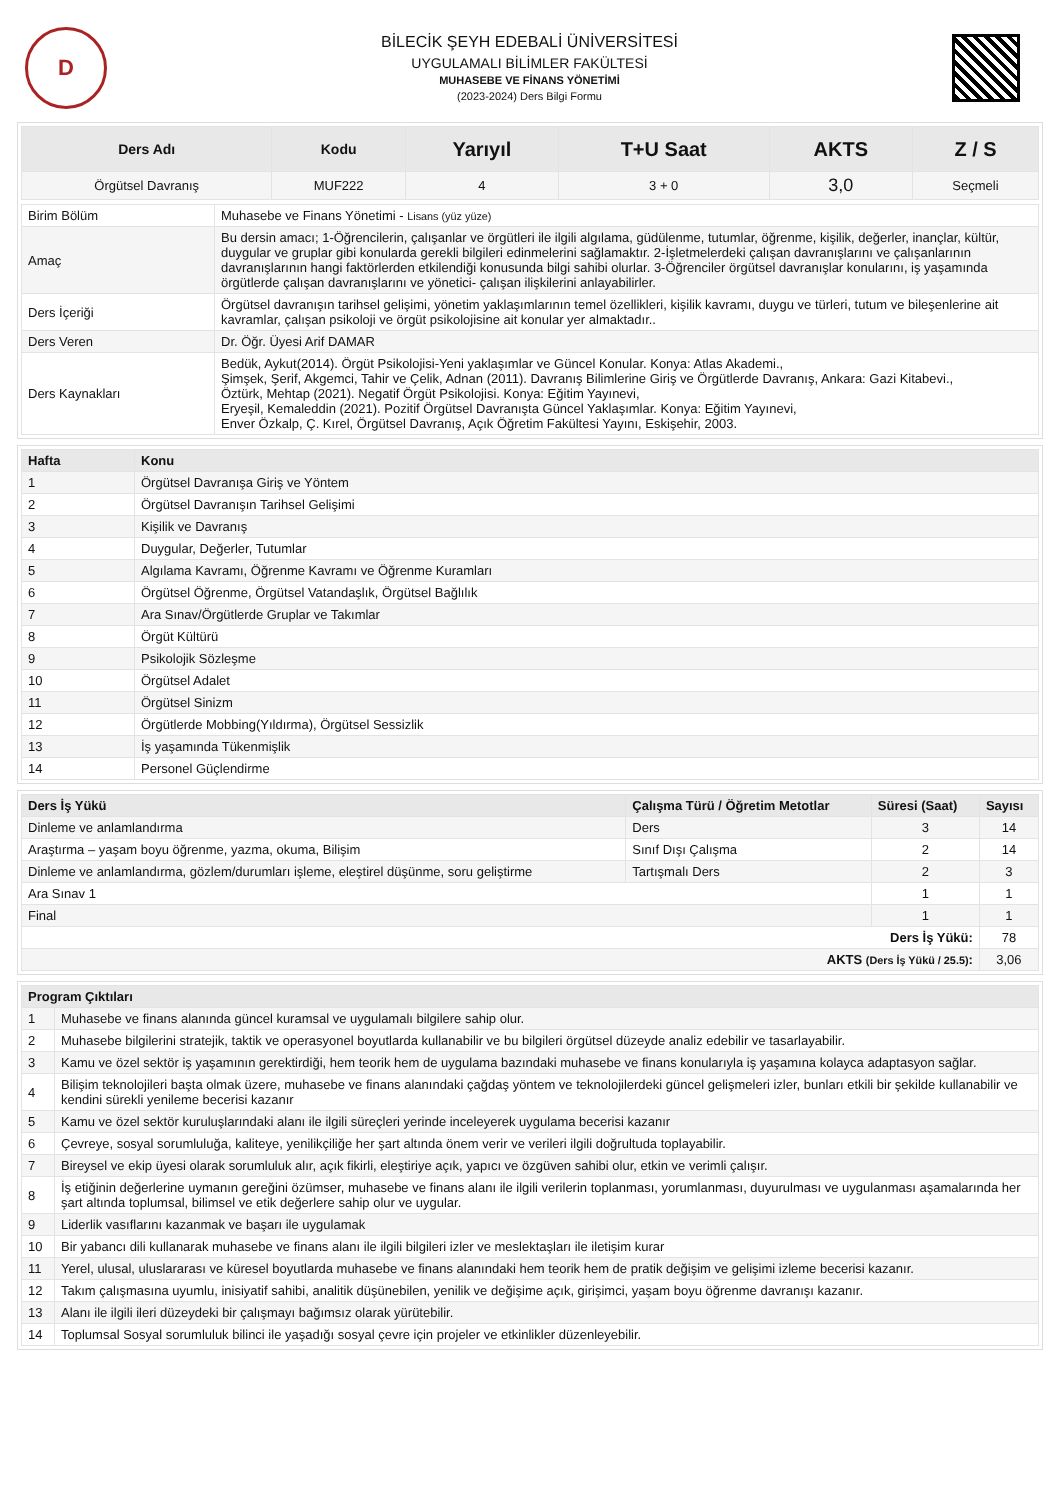D
BİLECİK ŞEYH EDEBALİ ÜNİVERSİTESİ
UYGULAMALI BİLİMLER FAKÜLTESİ
MUHASEBE VE FİNANS YÖNETİMİ
(2023-2024) Ders Bilgi Formu
| Ders Adı | Kodu | Yarıyıl | T+U Saat | AKTS | Z / S |
| --- | --- | --- | --- | --- | --- |
| Örgütsel Davranış | MUF222 | 4 | 3 + 0 | 3,0 | Seçmeli |
| Birim Bölüm | Muhasebe ve Finans Yönetimi - Lisans (yüz yüze) |
| Amaç | Bu dersin amacı; 1-Öğrencilerin, çalışanlar ve örgütleri ile ilgili algılama, güdülenme, tutumlar, öğrenme, kişilik, değerler, inançlar, kültür, duygular ve gruplar gibi konularda gerekli bilgileri edinmelerini sağlamaktır. 2-İşletmelerdeki çalışan davranışlarını ve çalışanlarının davranışlarının hangi faktörlerden etkilendiği konusunda bilgi sahibi olurlar. 3-Öğrenciler örgütsel davranışlar konularını, iş yaşamında örgütlerde çalışan davranışlarını ve yönetici- çalışan ilişkilerini anlayabilirler. |
| Ders İçeriği | Örgütsel davranışın tarihsel gelişimi, yönetim yaklaşımlarının temel özellikleri, kişilik kavramı, duygu ve türleri, tutum ve bileşenlerine ait kavramlar, çalışan psikoloji ve örgüt psikolojisine ait konular yer almaktadır.. |
| Ders Veren | Dr. Öğr. Üyesi Arif DAMAR |
| Ders Kaynakları | Bedük, Aykut(2014). Örgüt Psikolojisi-Yeni yaklaşımlar ve Güncel Konular. Konya: Atlas Akademi., Şimşek, Şerif, Akgemci, Tahir ve Çelik, Adnan (2011). Davranış Bilimlerine Giriş ve Örgütlerde Davranış, Ankara: Gazi Kitabevi., Öztürk, Mehtap (2021). Negatif Örgüt Psikolojisi. Konya: Eğitim Yayınevi, Eryeşil, Kemaleddin (2021). Pozitif Örgütsel Davranışta Güncel Yaklaşımlar. Konya: Eğitim Yayınevi, Enver Özkalp, Ç. Kırel, Örgütsel Davranış, Açık Öğretim Fakültesi Yayını, Eskişehir, 2003. |
| Hafta | Konu |
| --- | --- |
| 1 | Örgütsel Davranışa Giriş ve Yöntem |
| 2 | Örgütsel Davranışın Tarihsel Gelişimi |
| 3 | Kişilik ve Davranış |
| 4 | Duygular, Değerler, Tutumlar |
| 5 | Algılama Kavramı, Öğrenme Kavramı ve Öğrenme Kuramları |
| 6 | Örgütsel Öğrenme, Örgütsel Vatandaşlık, Örgütsel Bağlılık |
| 7 | Ara Sınav/Örgütlerde Gruplar ve Takımlar |
| 8 | Örgüt Kültürü |
| 9 | Psikolojik Sözleşme |
| 10 | Örgütsel Adalet |
| 11 | Örgütsel Sinizm |
| 12 | Örgütlerde Mobbing(Yıldırma), Örgütsel Sessizlik |
| 13 | İş yaşamında Tükenmişlik |
| 14 | Personel Güçlendirme |
| Ders İş Yükü | Çalışma Türü / Öğretim Metotlar | Süresi (Saat) | Sayısı |
| --- | --- | --- | --- |
| Dinleme ve anlamlandırma | Ders | 3 | 14 |
| Araştırma – yaşam boyu öğrenme, yazma, okuma, Bilişim | Sınıf Dışı Çalışma | 2 | 14 |
| Dinleme ve anlamlandırma, gözlem/durumları işleme, eleştirel düşünme, soru geliştirme | Tartışmalı Ders | 2 | 3 |
| Ara Sınav 1 | | 1 | 1 |
| Final | | 1 | 1 |
| Ders İş Yükü: | | | 78 |
| AKTS (Ders İş Yükü / 25.5) : | | | 3,06 |
| Program Çıktıları | |
| --- | --- |
| 1 | Muhasebe ve finans alanında güncel kuramsal ve uygulamalı bilgilere sahip olur. |
| 2 | Muhasebe bilgilerini stratejik, taktik ve operasyonel boyutlarda kullanabilir ve bu bilgileri örgütsel düzeyde analiz edebilir ve tasarlayabilir. |
| 3 | Kamu ve özel sektör iş yaşamının gerektirdiği, hem teorik hem de uygulama bazındaki muhasebe ve finans konularıyla iş yaşamına kolayca adaptasyon sağlar. |
| 4 | Bilişim teknolojileri başta olmak üzere, muhasebe ve finans alanındaki çağdaş yöntem ve teknolojilerdeki güncel gelişmeleri izler, bunları etkili bir şekilde kullanabilir ve kendini sürekli yenileme becerisi kazanır |
| 5 | Kamu ve özel sektör kuruluşlarındaki alanı ile ilgili süreçleri yerinde inceleyerek uygulama becerisi kazanır |
| 6 | Çevreye, sosyal sorumluluğa, kaliteye, yenilikçiliğe her şart altında önem verir ve verileri ilgili doğrultuda toplayabilir. |
| 7 | Bireysel ve ekip üyesi olarak sorumluluk alır, açık fikirli, eleştiriye açık, yapıcı ve özgüven sahibi olur, etkin ve verimli çalışır. |
| 8 | İş etiğinin değerlerine uymanın gereğini özümser, muhasebe ve finans alanı ile ilgili verilerin toplanması, yorumlanması, duyurulması ve uygulanması aşamalarında her şart altında toplumsal, bilimsel ve etik değerlere sahip olur ve uygular. |
| 9 | Liderlik vasıflarını kazanmak ve başarı ile uygulamak |
| 10 | Bir yabancı dili kullanarak muhasebe ve finans alanı ile ilgili bilgileri izler ve meslektaşları ile iletişim kurar |
| 11 | Yerel, ulusal, uluslararası ve küresel boyutlarda muhasebe ve finans alanındaki hem teorik hem de pratik değişim ve gelişimi izleme becerisi kazanır. |
| 12 | Takım çalışmasına uyumlu, inisiyatif sahibi, analitik düşünebilen, yenilik ve değişime açık, girişimci, yaşam boyu öğrenme davranışı kazanır. |
| 13 | Alanı ile ilgili ileri düzeydeki bir çalışmayı bağımsız olarak yürütebilir. |
| 14 | Toplumsal Sosyal sorumluluk bilinci ile yaşadığı sosyal çevre için projeler ve etkinlikler düzenleyebilir. |